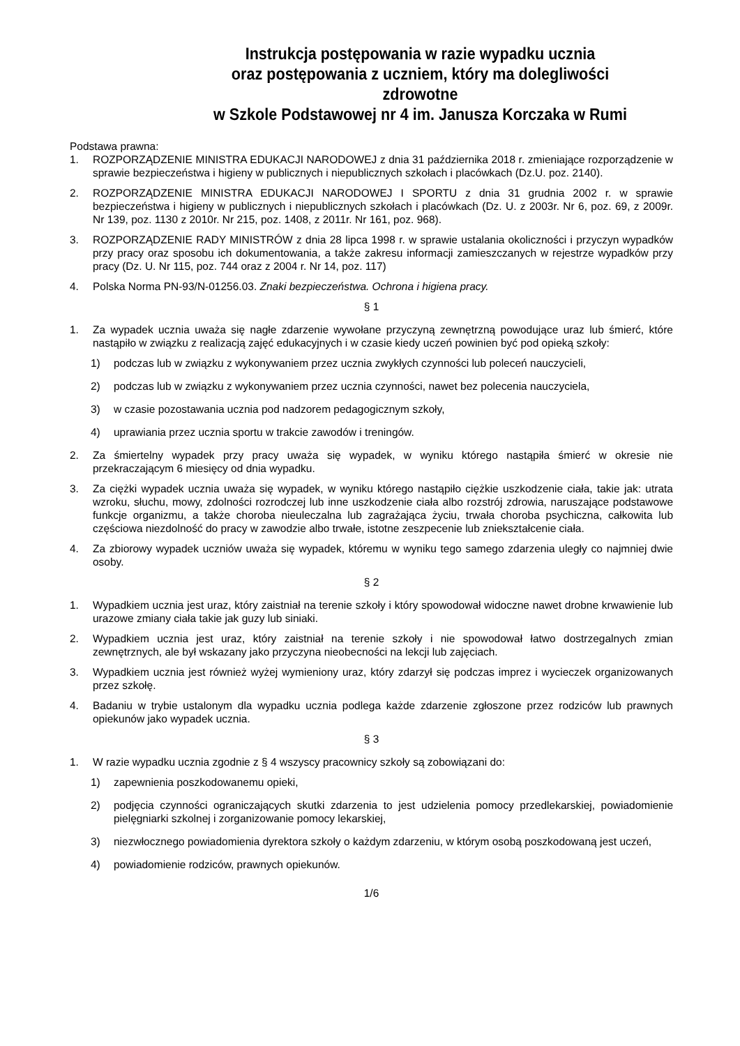Instrukcja postępowania w razie wypadku ucznia
oraz postępowania z uczniem, który ma dolegliwości zdrowotne
w Szkole Podstawowej nr 4 im. Janusza Korczaka w Rumi
Podstawa prawna:
1. ROZPORZĄDZENIE MINISTRA EDUKACJI NARODOWEJ z dnia 31 października 2018 r. zmieniające rozporządzenie w sprawie bezpieczeństwa i higieny w publicznych i niepublicznych szkołach i placówkach (Dz.U. poz. 2140).
2. ROZPORZĄDZENIE MINISTRA EDUKACJI NARODOWEJ I SPORTU z dnia 31 grudnia 2002 r. w sprawie bezpieczeństwa i higieny w publicznych i niepublicznych szkołach i placówkach (Dz. U. z 2003r. Nr 6, poz. 69, z 2009r. Nr 139, poz. 1130 z 2010r. Nr 215, poz. 1408, z 2011r. Nr 161, poz. 968).
3. ROZPORZĄDZENIE RADY MINISTRÓW z dnia 28 lipca 1998 r. w sprawie ustalania okoliczności i przyczyn wypadków przy pracy oraz sposobu ich dokumentowania, a także zakresu informacji zamieszczanych w rejestrze wypadków przy pracy (Dz. U. Nr 115, poz. 744 oraz z 2004 r. Nr 14, poz. 117)
4. Polska Norma PN-93/N-01256.03. Znaki bezpieczeństwa. Ochrona i higiena pracy.
§ 1
1. Za wypadek ucznia uważa się nagłe zdarzenie wywołane przyczyną zewnętrzną powodujące uraz lub śmierć, które nastąpiło w związku z realizacją zajęć edukacyjnych i w czasie kiedy uczeń powinien być pod opieką szkoły:
1) podczas lub w związku z wykonywaniem przez ucznia zwykłych czynności lub poleceń nauczycieli,
2) podczas lub w związku z wykonywaniem przez ucznia czynności, nawet bez polecenia nauczyciela,
3) w czasie pozostawania ucznia pod nadzorem pedagogicznym szkoły,
4) uprawiania przez ucznia sportu w trakcie zawodów i treningów.
2. Za śmiertelny wypadek przy pracy uważa się wypadek, w wyniku którego nastąpiła śmierć w okresie nie przekraczającym 6 miesięcy od dnia wypadku.
3. Za ciężki wypadek ucznia uważa się wypadek, w wyniku którego nastąpiło ciężkie uszkodzenie ciała, takie jak: utrata wzroku, słuchu, mowy, zdolności rozrodczej lub inne uszkodzenie ciała albo rozstrój zdrowia, naruszające podstawowe funkcje organizmu, a także choroba nieuleczalna lub zagrażająca życiu, trwała choroba psychiczna, całkowita lub częściowa niezdolność do pracy w zawodzie albo trwałe, istotne zeszpecenie lub zniekształcenie ciała.
4. Za zbiorowy wypadek uczniów uważa się wypadek, któremu w wyniku tego samego zdarzenia uległy co najmniej dwie osoby.
§ 2
1. Wypadkiem ucznia jest uraz, który zaistniał na terenie szkoły i który spowodował widoczne nawet drobne krwawienie lub urazowe zmiany ciała takie jak guzy lub siniaki.
2. Wypadkiem ucznia jest uraz, który zaistniał na terenie szkoły i nie spowodował łatwo dostrzegalnych zmian zewnętrznych, ale był wskazany jako przyczyna nieobecności na lekcji lub zajęciach.
3. Wypadkiem ucznia jest również wyżej wymieniony uraz, który zdarzył się podczas imprez i wycieczek organizowanych przez szkołę.
4. Badaniu w trybie ustalonym dla wypadku ucznia podlega każde zdarzenie zgłoszone przez rodziców lub prawnych opiekunów jako wypadek ucznia.
§ 3
1. W razie wypadku ucznia zgodnie z § 4 wszyscy pracownicy szkoły są zobowiązani do:
1) zapewnienia poszkodowanemu opieki,
2) podjęcia czynności ograniczających skutki zdarzenia to jest udzielenia pomocy przedlekarskiej, powiadomienie pielęgniarki szkolnej i zorganizowanie pomocy lekarskiej,
3) niezwłocznego powiadomienia dyrektora szkoły o każdym zdarzeniu, w którym osobą poszkodowaną jest uczeń,
4) powiadomienie rodziców, prawnych opiekunów.
1/6